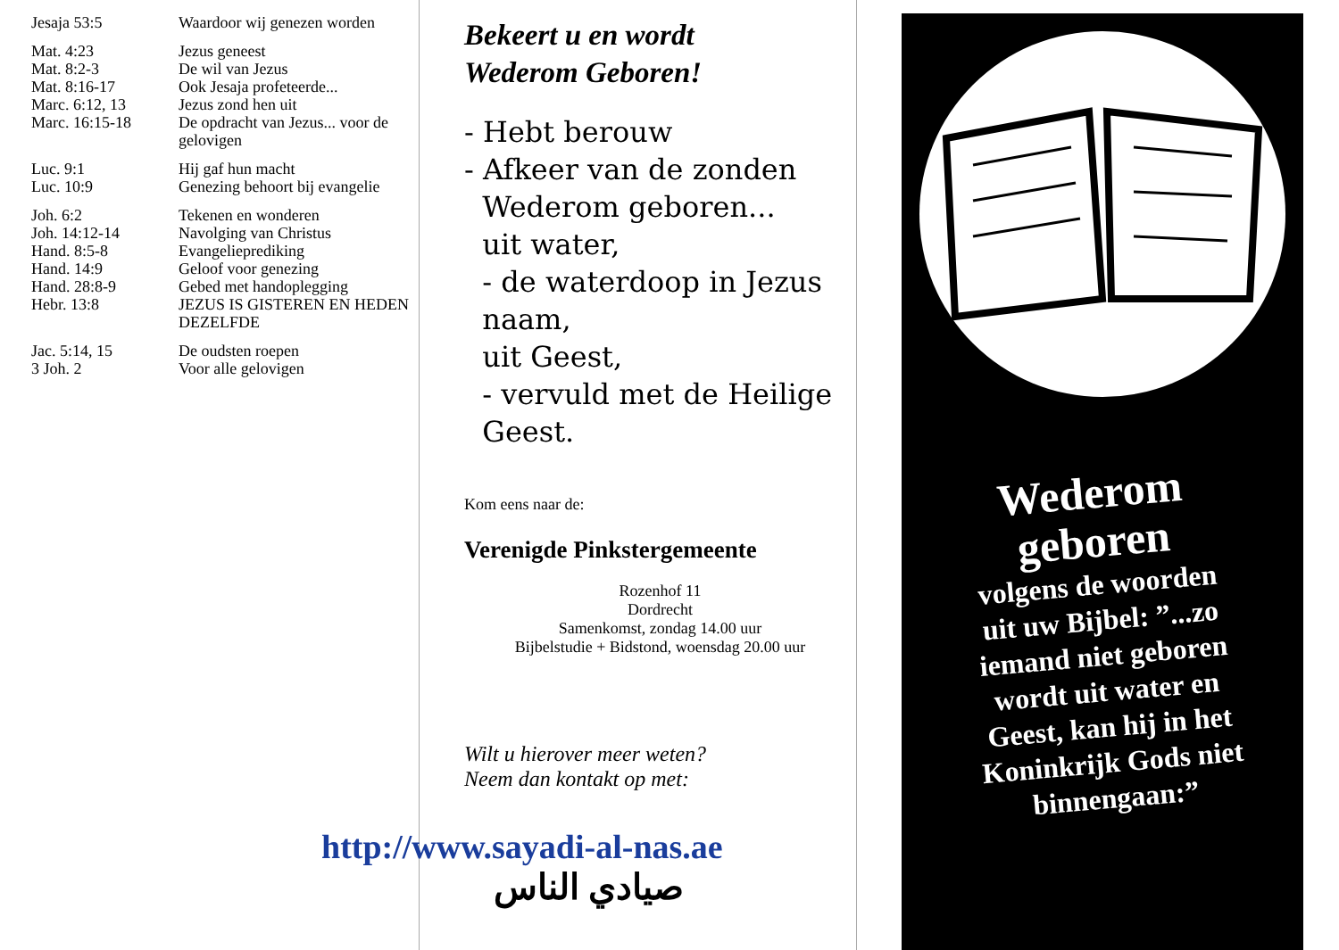| Jesaja 53:5 | Waardoor wij genezen worden |
| Mat. 4:23 | Jezus geneest |
| Mat. 8:2-3 | De wil van Jezus |
| Mat. 8:16-17 | Ook Jesaja profeteerde... |
| Marc. 6:12, 13 | Jezus zond hen uit |
| Marc. 16:15-18 | De opdracht van Jezus... voor de gelovigen |
| Luc. 9:1 | Hij gaf hun macht |
| Luc. 10:9 | Genezing behoort bij evangelie |
| Joh. 6:2 | Tekenen en wonderen |
| Joh. 14:12-14 | Navolging van Christus |
| Hand. 8:5-8 | Evangelieprediking |
| Hand. 14:9 | Geloof voor genezing |
| Hand. 28:8-9 | Gebed met handoplegging |
| Hebr. 13:8 | JEZUS IS GISTEREN EN HEDEN DEZELFDE |
| Jac. 5:14, 15 | De oudsten roepen |
| 3 Joh. 2 | Voor alle gelovigen |
Bekeert u en wordt
Wederom Geboren!
- Hebt berouw
- Afkeer van de zonden
Wederom geboren...
uit water,
- de waterdoop in Jezus
naam,
uit Geest,
- vervuld met de Heilige
Geest.
Kom eens naar de:
Verenigde Pinkstergemeente
Rozenhof 11
Dordrecht
Samenkomst, zondag 14.00 uur
Bijbelstudie + Bidstond, woensdag 20.00 uur
Wilt u hierover meer weten?
Neem dan kontakt op met:
http://www.sayadi-al-nas.ae
صيادي الناس
Wederom
geboren
volgens de woorden
uit uw Bijbel: ”...zo
iemand niet geboren
wordt uit water en
Geest, kan hij in het
Koninkrijk Gods niet
binnengaan:”